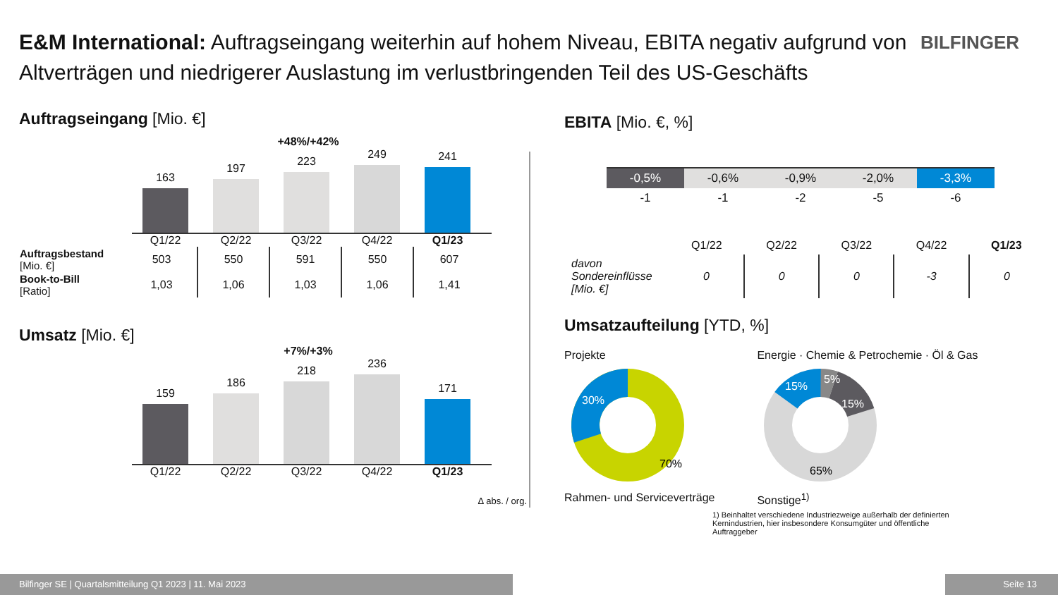E&M International: Auftragseingang weiterhin auf hohem Niveau, EBITA negativ aufgrund von Altverträgen und niedrigerer Auslastung im verlustbringenden Teil des US-Geschäfts
BILFINGER
Auftragseingang [Mio. €]
+48%/+42%
163
197
223
249
241
Q1/22 Q2/22 Q3/22 Q4/22 Q1/23
| Auftragsbestand [Mio. €] | 503 | 550 | 591 | 550 | 607 |
| Book-to-Bill [Ratio] | 1,03 | 1,06 | 1,03 | 1,06 | 1,41 |
Umsatz [Mio. €]
+7%/+3%
159
186
218
236
171
Q1/22 Q2/22 Q3/22 Q4/22 Q1/23
Δ abs. / org.
EBITA [Mio. €, %]
| -0,5% | -0,6% | -0,9% | -2,0% | -3,3% |
| -1 | -1 | -2 | -5 | -6 |
| | Q1/22 | Q2/22 | Q3/22 | Q4/22 | Q1/23 |
| davon Sondereinflüsse [Mio. €] | 0 | 0 | 0 | -3 | 0 |
Umsatzaufteilung [YTD, %]
Projekte
30%
70%
Rahmen- und Serviceverträge
Energie · Chemie & Petrochemie · Öl & Gas
15%
5%
15%
65%
Sonstige<sup>1)</sup>
1) Beinhaltet verschiedene Industriezweige außerhalb der definierten Kernindustrien, hier insbesondere Konsumgüter und öffentliche Auftraggeber
Bilfinger SE | Quartalsmitteilung Q1 2023 | 11. Mai 2023 Seite 13